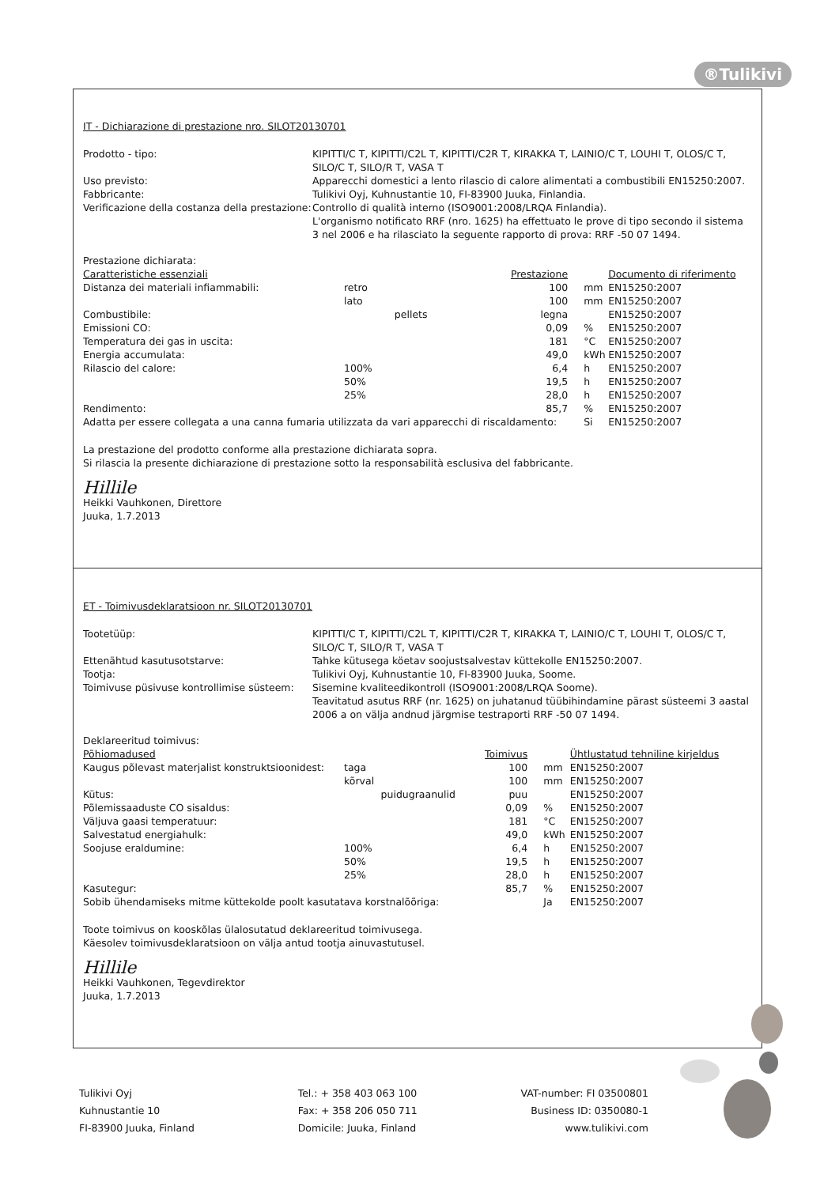®Tulikivi
IT - Dichiarazione di prestazione nro. SILOT20130701
Prodotto - tipo:
KIPITTI/C T, KIPITTI/C2L T, KIPITTI/C2R T, KIRAKKA T, LAINIO/C T, LOUHI T, OLOS/C T, SILO/C T, SILO/R T, VASA T
Uso previsto:
Apparecchi domestici a lento rilascio di calore alimentati a combustibili EN15250:2007.
Fabbricante:
Tulikivi Oyj, Kuhnustantie 10, FI-83900 Juuka, Finlandia.
Verificazione della costanza della prestazione:
Controllo di qualità interno (ISO9001:2008/LRQA Finlandia).
L'organismo notificato RRF (nro. 1625) ha effettuato le prove di tipo secondo il sistema 3 nel 2006 e ha rilasciato la seguente rapporto di prova: RRF -50 07 1494.
Prestazione dichiarata:
| Caratteristiche essenziali | | | Prestazione | | Documento di riferimento |
| --- | --- | --- | --- | --- | --- |
| Distanza dei materiali infiammabili: | retro | | 100 | mm | EN15250:2007 |
| | lato | | 100 | mm | EN15250:2007 |
| Combustibile: | | pellets | legna | | EN15250:2007 |
| Emissioni CO: | | | 0,09 | % | EN15250:2007 |
| Temperatura dei gas in uscita: | | | 181 | °C | EN15250:2007 |
| Energia accumulata: | | | 49,0 | kWh | EN15250:2007 |
| Rilascio del calore: | 100% | | 6,4 | h | EN15250:2007 |
| | 50% | | 19,5 | h | EN15250:2007 |
| | 25% | | 28,0 | h | EN15250:2007 |
| Rendimento: | | | 85,7 | % | EN15250:2007 |
| Adatta per essere collegata a una canna fumaria utilizzata da vari apparecchi di riscaldamento: | | | | Si | EN15250:2007 |
La prestazione del prodotto conforme alla prestazione dichiarata sopra.
Si rilascia la presente dichiarazione di prestazione sotto la responsabilità esclusiva del fabbricante.
Hillile
Heikki Vauhkonen, Direttore
Juuka, 1.7.2013
ET - Toimivusdeklaratsioon nr. SILOT20130701
Tootetüüp:
KIPITTI/C T, KIPITTI/C2L T, KIPITTI/C2R T, KIRAKKA T, LAINIO/C T, LOUHI T, OLOS/C T, SILO/C T, SILO/R T, VASA T
Ettenähtud kasutusotstarve:
Tahke kütusega köetav soojustsalvestav küttekolle EN15250:2007.
Tootja:
Tulikivi Oyj, Kuhnustantie 10, FI-83900 Juuka, Soome.
Toimivuse püsivuse kontrollimise süsteem:
Sisemine kvaliteedikontroll (ISO9001:2008/LRQA Soome).
Teavitatud asutus RRF (nr. 1625) on juhatanud tüübihindamine pärast süsteemi 3 aastal 2006 a on välja andnud järgmise testraporti RRF -50 07 1494.
Deklareeritud toimivus:
| Põhiomadused | | | Toimivus | | Ühtlustatud tehniline kirjeldus |
| --- | --- | --- | --- | --- | --- |
| Kaugus põlevast materjalist konstruktsioonidest: | taga | | 100 | mm | EN15250:2007 |
| | kõrval | | 100 | mm | EN15250:2007 |
| Kütus: | | puidugraanulid | puu | | EN15250:2007 |
| Põlemissaaduste CO sisaldus: | | | 0,09 | % | EN15250:2007 |
| Väljuva gaasi temperatuur: | | | 181 | °C | EN15250:2007 |
| Salvestatud energiahulk: | | | 49,0 | kWh | EN15250:2007 |
| Soojuse eraldumine: | 100% | | 6,4 | h | EN15250:2007 |
| | 50% | | 19,5 | h | EN15250:2007 |
| | 25% | | 28,0 | h | EN15250:2007 |
| Kasutegur: | | | 85,7 | % | EN15250:2007 |
| Sobib ühendamiseks mitme küttekolde poolt kasutatava korstnalõõriga: | | | | Ja | EN15250:2007 |
Toote toimivus on kooskõlas ülalosutatud deklareeritud toimivusega.
Käesolev toimivusdeklaratsioon on välja antud tootja ainuvastutusel.
Hillile
Heikki Vauhkonen, Tegevdirektor
Juuka, 1.7.2013
Tulikivi Oyj
Kuhnustantie 10
FI-83900 Juuka, Finland
Tel.: + 358 403 063 100
Fax: + 358 206 050 711
Domicile: Juuka, Finland
VAT-number: FI 03500801
Business ID: 0350080-1
www.tulikivi.com